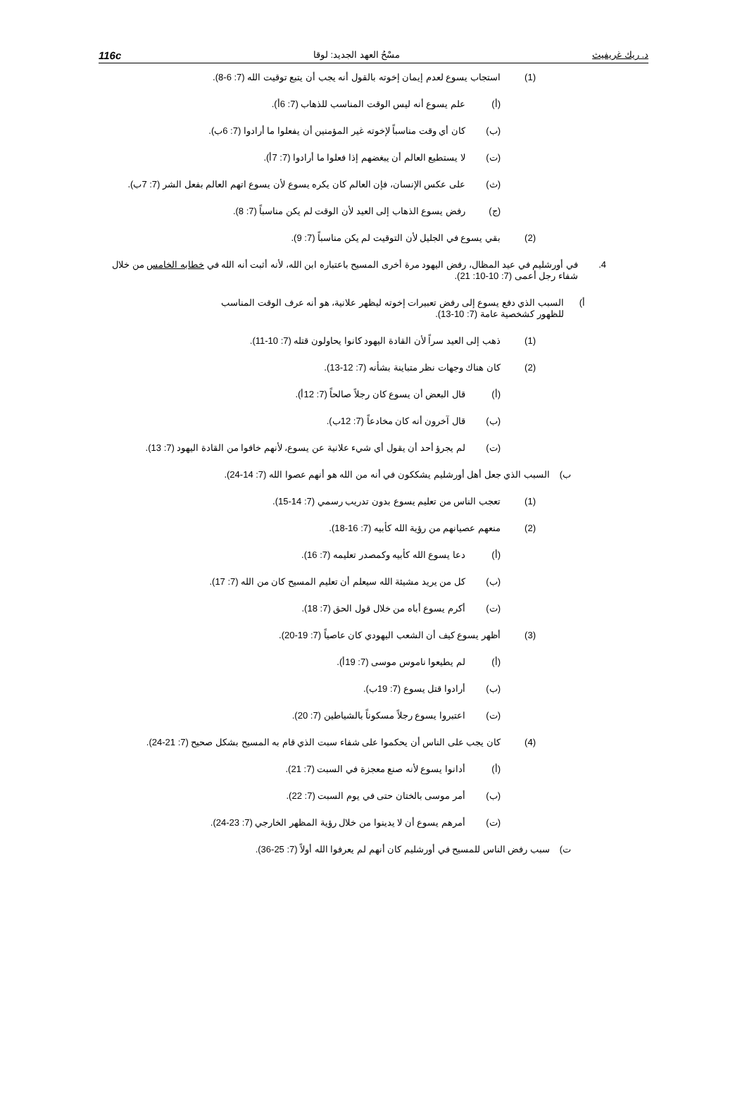د. ريك غريفيث مسْحُ العهد الجديد: لوقا 116c
(1) استجاب يسوع لعدم إيمان إخوته بالقول أنه يجب أن يتبع توقيت الله (7: 6-8).
(أ) علم يسوع أنه ليس الوقت المناسب للذهاب (7: 6أ).
(ب) كان أي وقت مناسباً لإخوته غير المؤمنين أن يفعلوا ما أرادوا (7: 6ب).
(ت) لا يستطيع العالم أن يبغضهم إذا فعلوا ما أرادوا (7: 7أ).
(ث) على عكس الإنسان، فإن العالم كان يكره يسوع لأن يسوع اتهم العالم بفعل الشر (7: 7ب).
(ج) رفض يسوع الذهاب إلى العيد لأن الوقت لم يكن مناسباً (7: 8).
(2) بقي يسوع في الجليل لأن التوقيت لم يكن مناسباً (7: 9).
4. في أورشليم في عيد المظال، رفض اليهود مرة أخرى المسيح باعتباره ابن الله، لأنه أثبت أنه الله في خطابه الخامس من خلال شفاء رجل أعمى (7: 10-10: 21).
أ) السبب الذي دفع يسوع إلى رفض تعبيرات إخوته ليظهر علانية، هو أنه عرف الوقت المناسب للظهور كشخصية عامة (7: 10-13).
(1) ذهب إلى العيد سراً لأن القادة اليهود كانوا يحاولون قتله (7: 10-11).
(2) كان هناك وجهات نظر متباينة بشأنه (7: 12-13).
(أ) قال البعض أن يسوع كان رجلاً صالحاً (7: 12أ).
(ب) قال آخرون أنه كان مخادعاً (7: 12ب).
(ت) لم يجرؤ أحد أن يقول أي شيء علانية عن يسوع، لأنهم خافوا من القادة اليهود (7: 13).
ب) السبب الذي جعل أهل أورشليم يشككون في أنه من الله هو أنهم عصوا الله (7: 14-24).
(1) تعجب الناس من تعليم يسوع بدون تدريب رسمي (7: 14-15).
(2) منعهم عصيانهم من رؤية الله كأبيه (7: 16-18).
(أ) دعا يسوع الله كأبيه وكمصدر تعليمه (7: 16).
(ب) كل من يريد مشيئة الله سيعلم أن تعليم المسيح كان من الله (7: 17).
(ت) أكرم يسوع أباه من خلال قول الحق (7: 18).
(3) أظهر يسوع كيف أن الشعب اليهودي كان عاصياً (7: 19-20).
(أ) لم يطيعوا ناموس موسى (7: 19أ).
(ب) أرادوا قتل يسوع (7: 19ب).
(ت) اعتبروا يسوع رجلاً مسكوناً بالشياطين (7: 20).
(4) كان يجب على الناس أن يحكموا على شفاء سبت الذي قام به المسيح بشكل صحيح (7: 21-24).
(أ) أدانوا يسوع لأنه صنع معجزة في السبت (7: 21).
(ب) أمر موسى بالختان حتى في يوم السبت (7: 22).
(ت) أمرهم يسوع أن لا يدينوا من خلال رؤية المظهر الخارجي (7: 23-24).
ت) سبب رفض الناس للمسيح في أورشليم كان أنهم لم يعرفوا الله أولاً (7: 25-36).